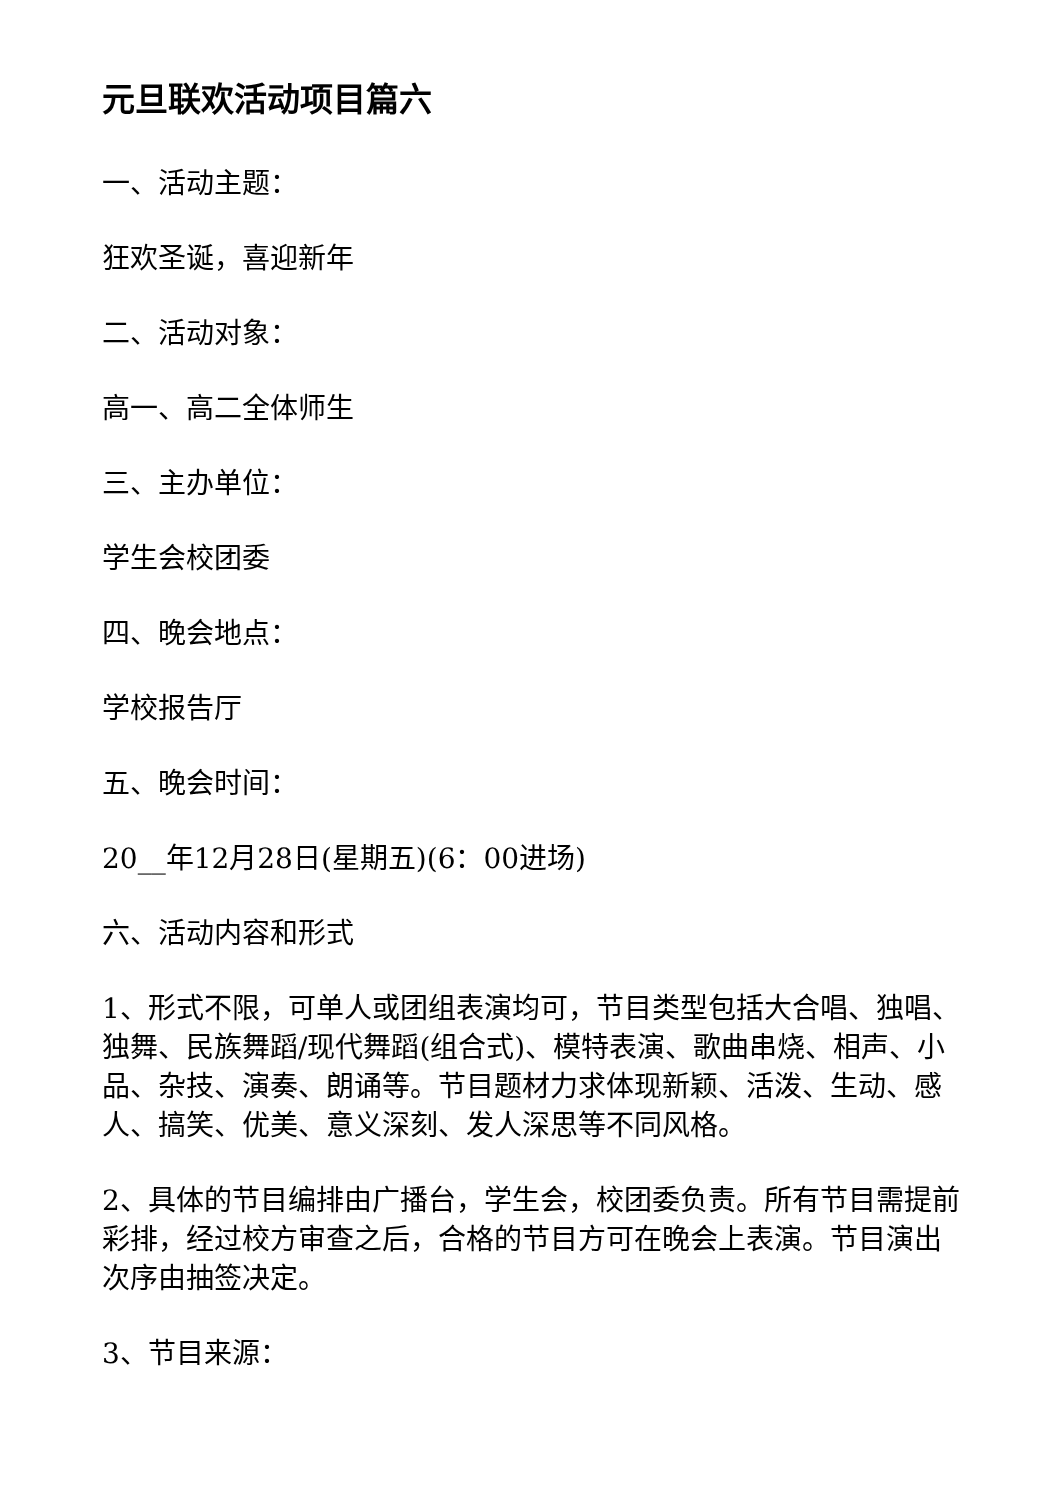元旦联欢活动项目篇六
一、活动主题：
狂欢圣诞，喜迎新年
二、活动对象：
高一、高二全体师生
三、主办单位：
学生会校团委
四、晚会地点：
学校报告厅
五、晚会时间：
20__年12月28日(星期五)(6：00进场)
六、活动内容和形式
1、形式不限，可单人或团组表演均可，节目类型包括大合唱、独唱、独舞、民族舞蹈/现代舞蹈(组合式)、模特表演、歌曲串烧、相声、小品、杂技、演奏、朗诵等。节目题材力求体现新颖、活泼、生动、感人、搞笑、优美、意义深刻、发人深思等不同风格。
2、具体的节目编排由广播台，学生会，校团委负责。所有节目需提前彩排，经过校方审查之后，合格的节目方可在晚会上表演。节目演出次序由抽签决定。
3、节目来源：